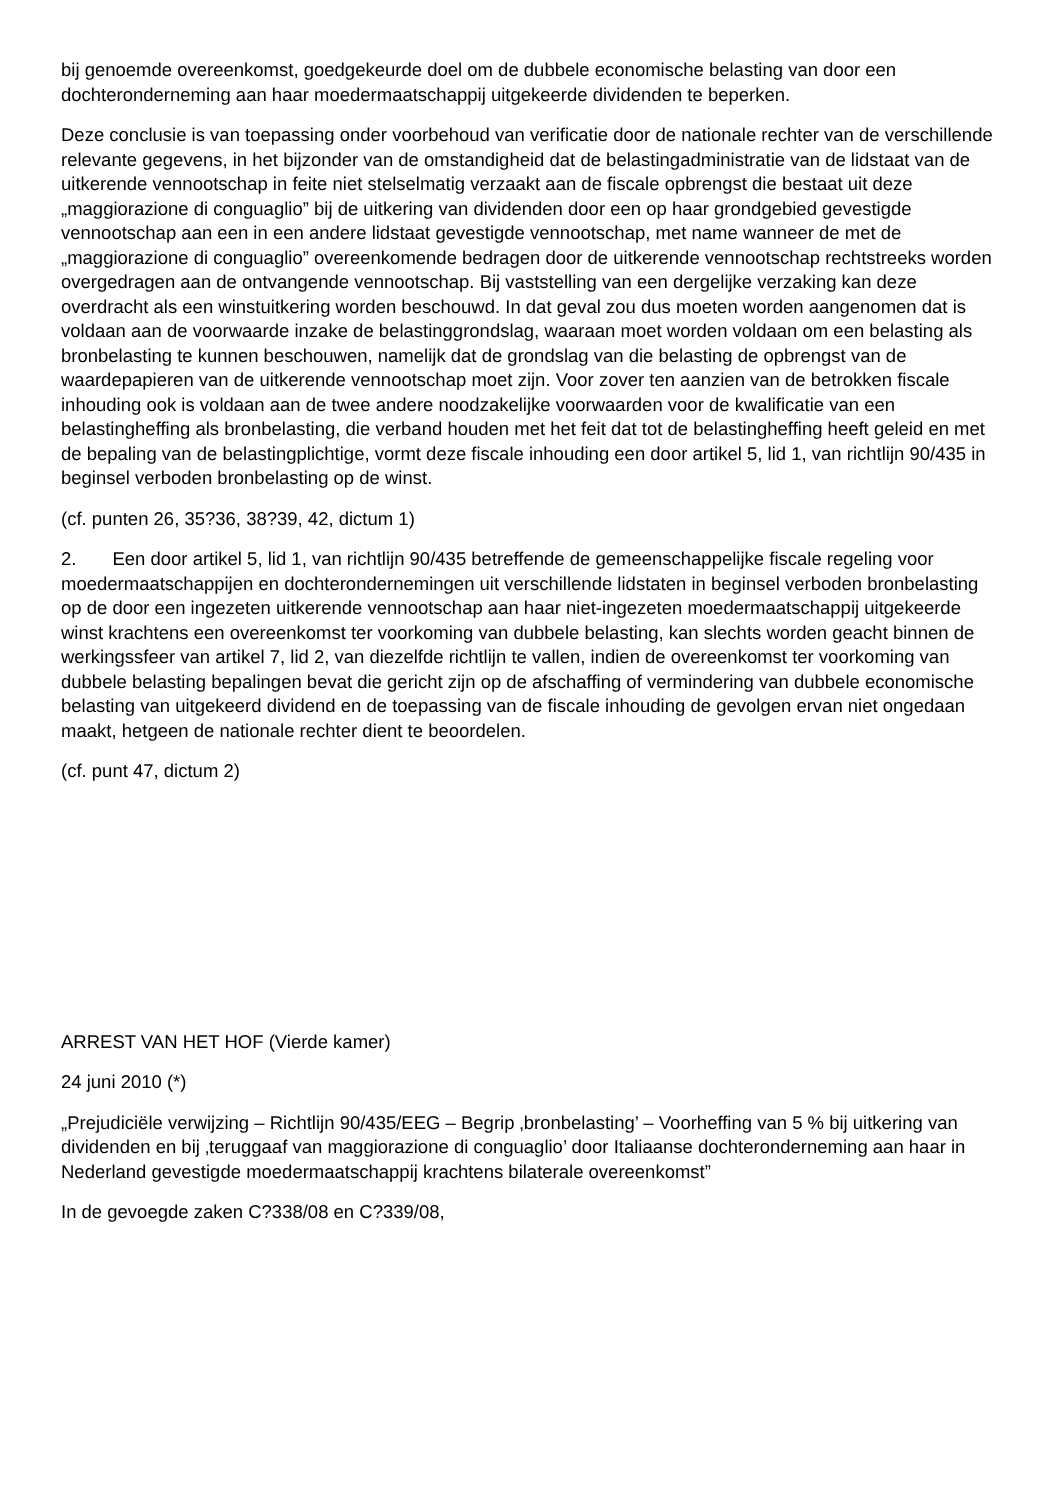bij genoemde overeenkomst, goedgekeurde doel om de dubbele economische belasting van door een dochteronderneming aan haar moedermaatschappij uitgekeerde dividenden te beperken.
Deze conclusie is van toepassing onder voorbehoud van verificatie door de nationale rechter van de verschillende relevante gegevens, in het bijzonder van de omstandigheid dat de belastingadministratie van de lidstaat van de uitkerende vennootschap in feite niet stelselmatig verzaakt aan de fiscale opbrengst die bestaat uit deze „maggiorazione di conguaglio” bij de uitkering van dividenden door een op haar grondgebied gevestigde vennootschap aan een in een andere lidstaat gevestigde vennootschap, met name wanneer de met de „maggiorazione di conguaglio” overeenkomende bedragen door de uitkerende vennootschap rechtstreeks worden overgedragen aan de ontvangende vennootschap. Bij vaststelling van een dergelijke verzaking kan deze overdracht als een winstuitkering worden beschouwd. In dat geval zou dus moeten worden aangenomen dat is voldaan aan de voorwaarde inzake de belastinggrondslag, waaraan moet worden voldaan om een belasting als bronbelasting te kunnen beschouwen, namelijk dat de grondslag van die belasting de opbrengst van de waardepapieren van de uitkerende vennootschap moet zijn. Voor zover ten aanzien van de betrokken fiscale inhouding ook is voldaan aan de twee andere noodzakelijke voorwaarden voor de kwalificatie van een belastingheffing als bronbelasting, die verband houden met het feit dat tot de belastingheffing heeft geleid en met de bepaling van de belastingplichtige, vormt deze fiscale inhouding een door artikel 5, lid 1, van richtlijn 90/435 in beginsel verboden bronbelasting op de winst.
(cf. punten 26, 35?36, 38?39, 42, dictum 1)
2. Een door artikel 5, lid 1, van richtlijn 90/435 betreffende de gemeenschappelijke fiscale regeling voor moedermaatschappijen en dochterondernemingen uit verschillende lidstaten in beginsel verboden bronbelasting op de door een ingezeten uitkerende vennootschap aan haar niet-ingezeten moedermaatschappij uitgekeerde winst krachtens een overeenkomst ter voorkoming van dubbele belasting, kan slechts worden geacht binnen de werkingssfeer van artikel 7, lid 2, van diezelfde richtlijn te vallen, indien de overeenkomst ter voorkoming van dubbele belasting bepalingen bevat die gericht zijn op de afschaffing of vermindering van dubbele economische belasting van uitgekeerd dividend en de toepassing van de fiscale inhouding de gevolgen ervan niet ongedaan maakt, hetgeen de nationale rechter dient te beoordelen.
(cf. punt 47, dictum 2)
ARREST VAN HET HOF (Vierde kamer)
24 juni 2010 (*)
„Prejudiciële verwijzing – Richtlijn 90/435/EEG – Begrip ‚bronbelasting’ – Voorheffing van 5 % bij uitkering van dividenden en bij ‚teruggaaf van maggiorazione di conguaglio’ door Italiaanse dochteronderneming aan haar in Nederland gevestigde moedermaatschappij krachtens bilaterale overeenkomst”
In de gevoegde zaken C?338/08 en C?339/08,